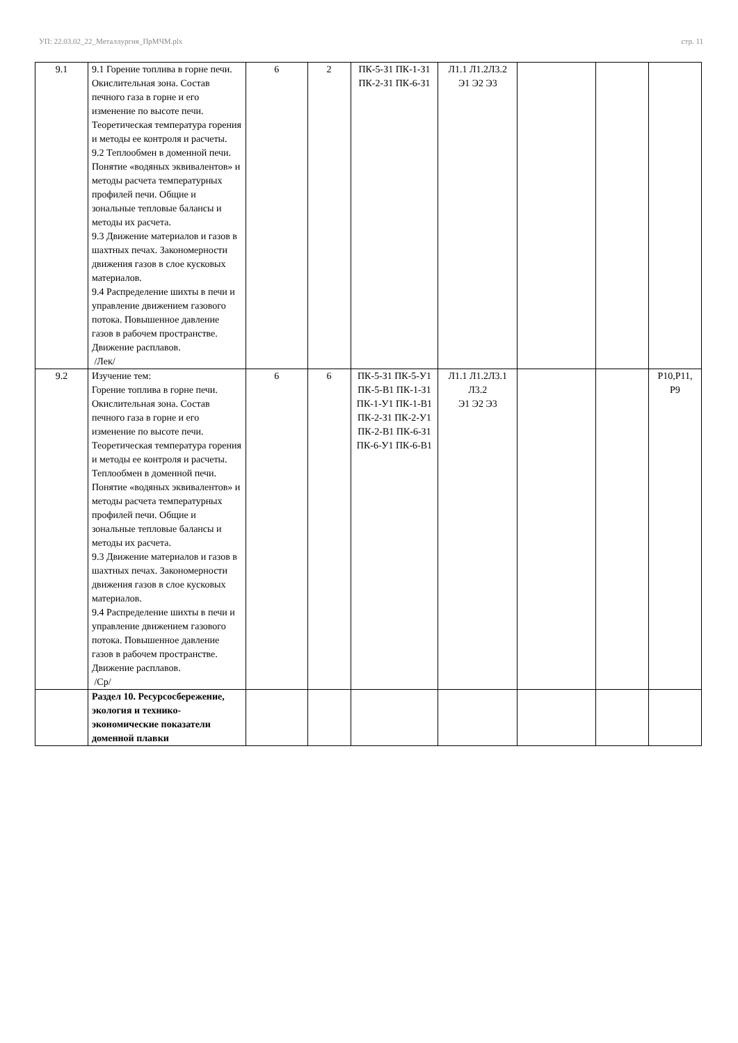УП: 22.03.02_22_Металлургия_ПрМЧМ.plx стр. 11
| 9.1 | 9.1 Горение топлива в горне печи. Окислительная зона. Состав печного газа в горне и его изменение по высоте печи. Теоретическая температура горения и методы ее контроля и расчеты. 9.2 Теплообмен в доменной печи. Понятие «водяных эквивалентов» и методы расчета температурных профилей печи. Общие и зональные тепловые балансы и методы их расчета. 9.3 Движение материалов и газов в шахтных печах. Закономерности движения газов в слое кусковых материалов. 9.4 Распределение шихты в печи и управление движением газового потока. Повышенное давление газов в рабочем пространстве. Движение расплавов. /Лек/ | 6 | 2 | ПК-5-З1 ПК-1-З1 ПК-2-З1 ПК-6-З1 | Л1.1 Л1.2Л3.2 Э1 Э2 Э3 | | | |
| 9.2 | Изучение тем: Горение топлива в горне печи. Окислительная зона. Состав печного газа в горне и его изменение по высоте печи. Теоретическая температура горения и методы ее контроля и расчеты. Теплообмен в доменной печи. Понятие «водяных эквивалентов» и методы расчета температурных профилей печи. Общие и зональные тепловые балансы и методы их расчета. 9.3 Движение материалов и газов в шахтных печах. Закономерности движения газов в слое кусковых материалов. 9.4 Распределение шихты в печи и управление движением газового потока. Повышенное давление газов в рабочем пространстве. Движение расплавов. /Ср/ | 6 | 6 | ПК-5-З1 ПК-5-У1 ПК-5-В1 ПК-1-З1 ПК-1-У1 ПК-1-В1 ПК-2-З1 ПК-2-У1 ПК-2-В1 ПК-6-З1 ПК-6-У1 ПК-6-В1 | Л1.1 Л1.2Л3.1 Л3.2 Э1 Э2 Э3 | | | Р10,Р11, Р9 |
| | Раздел 10. Ресурсосбережение, экология и технико-экономические показатели доменной плавки | | | | | | | |